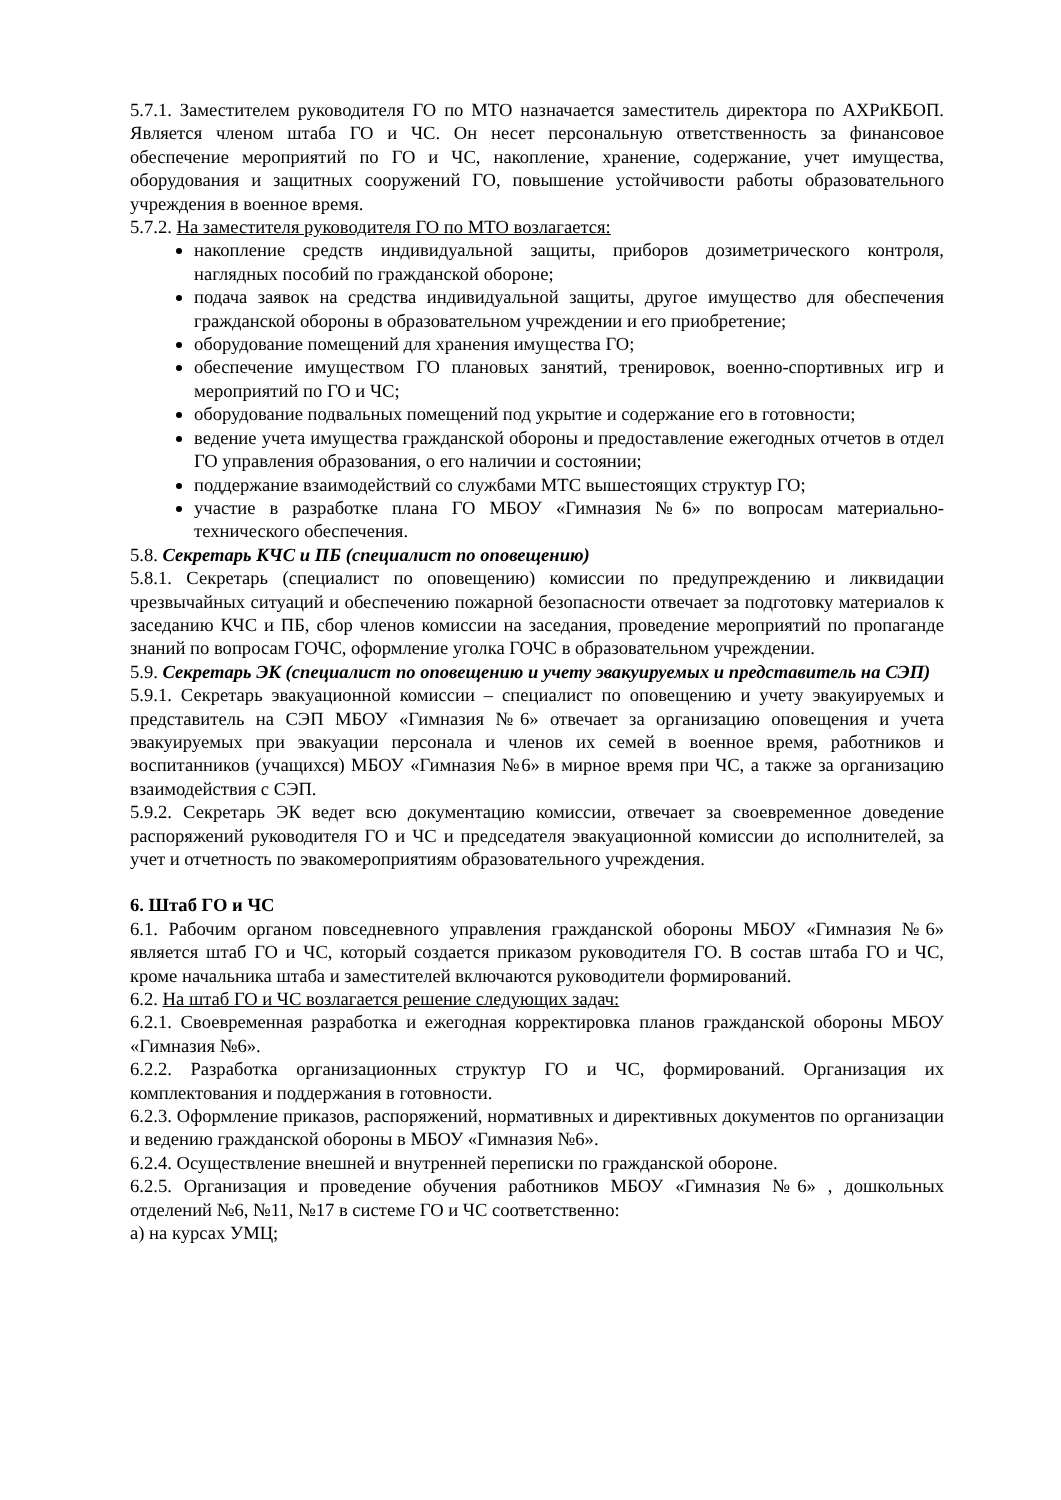5.7.1. Заместителем руководителя ГО по МТО назначается заместитель директора по АХРиКБОП. Является членом штаба ГО и ЧС. Он несет персональную ответственность за финансовое обеспечение мероприятий по ГО и ЧС, накопление, хранение, содержание, учет имущества, оборудования и защитных сооружений ГО, повышение устойчивости работы образовательного учреждения в военное время.
5.7.2. На заместителя руководителя ГО по МТО возлагается:
накопление средств индивидуальной защиты, приборов дозиметрического контроля, наглядных пособий по гражданской обороне;
подача заявок на средства индивидуальной защиты, другое имущество для обеспечения гражданской обороны в образовательном учреждении и его приобретение;
оборудование помещений для хранения имущества ГО;
обеспечение имуществом ГО плановых занятий, тренировок, военно-спортивных игр и мероприятий по ГО и ЧС;
оборудование подвальных помещений под укрытие и содержание его в готовности;
ведение учета имущества гражданской обороны и предоставление ежегодных отчетов в отдел ГО управления образования, о его наличии и состоянии;
поддержание взаимодействий со службами МТС вышестоящих структур ГО;
участие в разработке плана ГО МБОУ «Гимназия №6» по вопросам материально-технического обеспечения.
5.8. Секретарь КЧС и ПБ (специалист по оповещению)
5.8.1. Секретарь (специалист по оповещению) комиссии по предупреждению и ликвидации чрезвычайных ситуаций и обеспечению пожарной безопасности отвечает за подготовку материалов к заседанию КЧС и ПБ, сбор членов комиссии на заседания, проведение мероприятий по пропаганде знаний по вопросам ГОЧС, оформление уголка ГОЧС в образовательном учреждении.
5.9. Секретарь ЭК (специалист по оповещению и учету эвакуируемых и представитель на СЭП)
5.9.1. Секретарь эвакуационной комиссии – специалист по оповещению и учету эвакуируемых и представитель на СЭП МБОУ «Гимназия №6» отвечает за организацию оповещения и учета эвакуируемых при эвакуации персонала и членов их семей в военное время, работников и воспитанников (учащихся) МБОУ «Гимназия №6» в мирное время при ЧС, а также за организацию взаимодействия с СЭП.
5.9.2. Секретарь ЭК ведет всю документацию комиссии, отвечает за своевременное доведение распоряжений руководителя ГО и ЧС и председателя эвакуационной комиссии до исполнителей, за учет и отчетность по эвакомероприятиям образовательного учреждения.
6. Штаб ГО и ЧС
6.1. Рабочим органом повседневного управления гражданской обороны МБОУ «Гимназия №6» является штаб ГО и ЧС, который создается приказом руководителя ГО. В состав штаба ГО и ЧС, кроме начальника штаба и заместителей включаются руководители формирований.
6.2. На штаб ГО и ЧС возлагается решение следующих задач:
6.2.1. Своевременная разработка и ежегодная корректировка планов гражданской обороны МБОУ «Гимназия №6».
6.2.2. Разработка организационных структур ГО и ЧС, формирований. Организация их комплектования и поддержания в готовности.
6.2.3. Оформление приказов, распоряжений, нормативных и директивных документов по организации и ведению гражданской обороны в МБОУ «Гимназия №6».
6.2.4. Осуществление внешней и внутренней переписки по гражданской обороне.
6.2.5. Организация и проведение обучения работников МБОУ «Гимназия №6» , дошкольных отделений №6, №11, №17 в системе ГО и ЧС соответственно:
а) на курсах УМЦ;